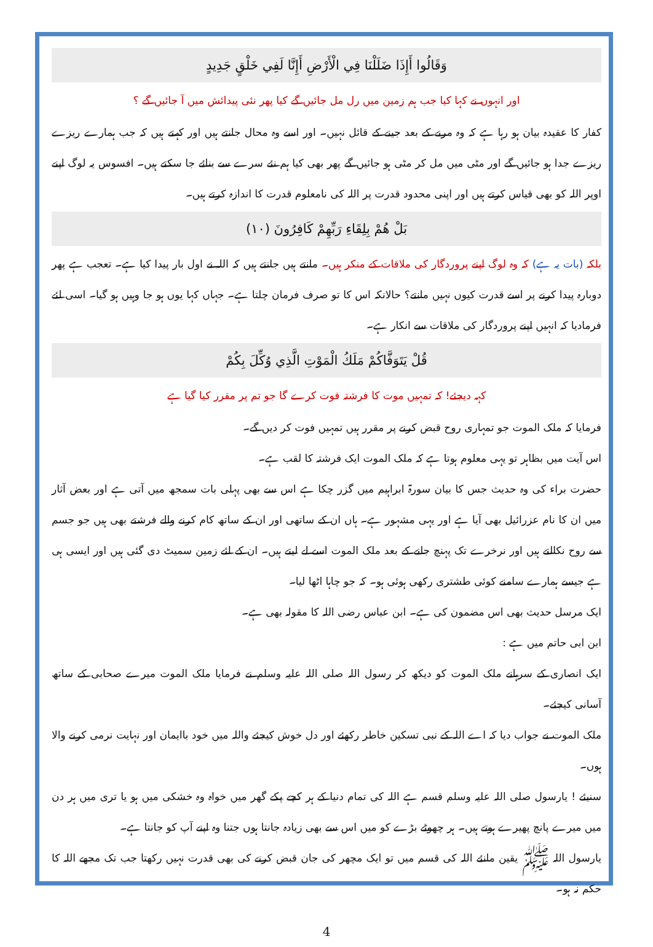وَقَالُوا أَإِذَا ضَلَلْنَا فِي الْأَرْضِ أَإِنَّا لَفِي خَلْقٍ جَدِيدٍ
اور انہوں نے کہا کیا جب ہم زمین میں رل مل جائیں گے کیا پھر نئی پیدائش میں آ جائیں گے ؟
کفار کا عقیدہ بیان ہو رہا ہے کہ وہ مرنے کے بعد جینے کے قائل نہیں۔ اور اسے وہ محال جانتے ہیں اور کہتے ہیں کہ جب ہمارے ریزے ریزے جدا ہو جائیں گے اور مٹی میں مل کر مٹی ہو جائیں گے پھر بھی کیا ہم نئے سرے سے بنائے جا سکتے ہیں۔ افسوس یہ لوگ اپنے اوپر اللہ کو بھی قیاس کرتے ہیں اور اپنی محدود قدرت پر اللہ کی نامعلوم قدرت کا اندازہ کرتے ہیں۔
بَلْ هُمْ بِلِقَاءِ رَبِّهِمْ كَافِرُونَ (١٠)
بلکہ (بات یہ ہے) کہ وہ لوگ اپنے پروردگار کی ملاقات کے منکر ہیں۔ مانتے ہیں جانتے ہیں کہ اللہ نے اول بار پیدا کیا ہے۔ تعجب ہے پھر دوبارہ پیدا کرنے پر اسے قدرت کیوں نہیں مانتے؟ حالانکہ اس کا تو صرف فرمان چلتا ہے۔ جہاں کہا یوں ہو جا وہیں ہو گیا۔ اسی لئے فرمادیا کہ انہیں اپنے پروردگار کی ملاقات سے انکار ہے۔
قُلْ يَتَوَفَّاكُمْ مَلَكُ الْمَوْتِ الَّذِي وُكِّلَ بِكُمْ
کہہ دیجئے! کہ تمہیں موت کا فرشتہ فوت کرے گا جو تم پر مقرر کیا گیا ہے
فرمایا کہ ملک الموت جو تمہاری روح قبض کرنے پر مقرر ہیں تمہیں فوت کر دیں گے۔
اس آیت میں بظاہر تو یہی معلوم ہوتا ہے کہ ملک الموت ایک فرشتہ کا لقب ہے۔
حضرت براء کی وہ حدیث جس کا بیان سورۃ ابراہیم میں گزر چکا ہے اس سے بھی پہلی بات سمجھ میں آتی ہے اور بعض آثار میں ان کا نام عزرائیل بھی آیا ہے اور یہی مشہور ہے۔ ہاں ان کے ساتھی اور ان کے ساتھ کام کرنے والے فرشتے بھی ہیں جو جسم سے روح نکالتے ہیں اور نرخرے تک پہنچ جانے کے بعد ملک الموت اسے لے لیتے ہیں۔ ان کے لئے زمین سمیٹ دی گئی ہیں اور ایسی ہی ہے جیسے ہمارے سامنے کوئی طشتری رکھی ہوئی ہو۔ کہ جو چاہا اٹھا لیا۔
ایک مرسل حدیث بھی اس مضمون کی ہے۔ ابن عباس رضی اللہ کا مقولہ بھی ہے۔
ابن ابی حاتم میں ہے :
ایک انصاری کے سرہانے ملک الموت کو دیکھ کر رسول اللہ صلی اللہ علیہ وسلم نے فرمایا ملک الموت میرے صحابی کے ساتھ آسانی کیجئے۔
ملک الموت نے جواب دیا کہ اے اللہ کے نبی تسکین خاطر رکھئے اور دل خوش کیجئے واللہ میں خود باایمان اور نہایت نرمی کرنے والا ہوں۔
سنیئے ! یارسول صلی اللہ علیہ وسلم قسم ہے اللہ کی تمام دنیا کے ہر کچے پکے گھر میں خواہ وہ خشکی میں ہو یا تری میں ہر دن میں میرے پانچ پھیرے ہوتے ہیں۔ ہر چھوٹے بڑے کو میں اس سے بھی زیادہ جانتا ہوں جتنا وہ اپنے آپ کو جانتا ہے۔
یارسول اللہ ﷺ یقین مانئے اللہ کی قسم میں تو ایک مچھر کی جان قبض کرنے کی بھی قدرت نہیں رکھتا جب تک مجھے اللہ کا حکم نہ ہو۔
4